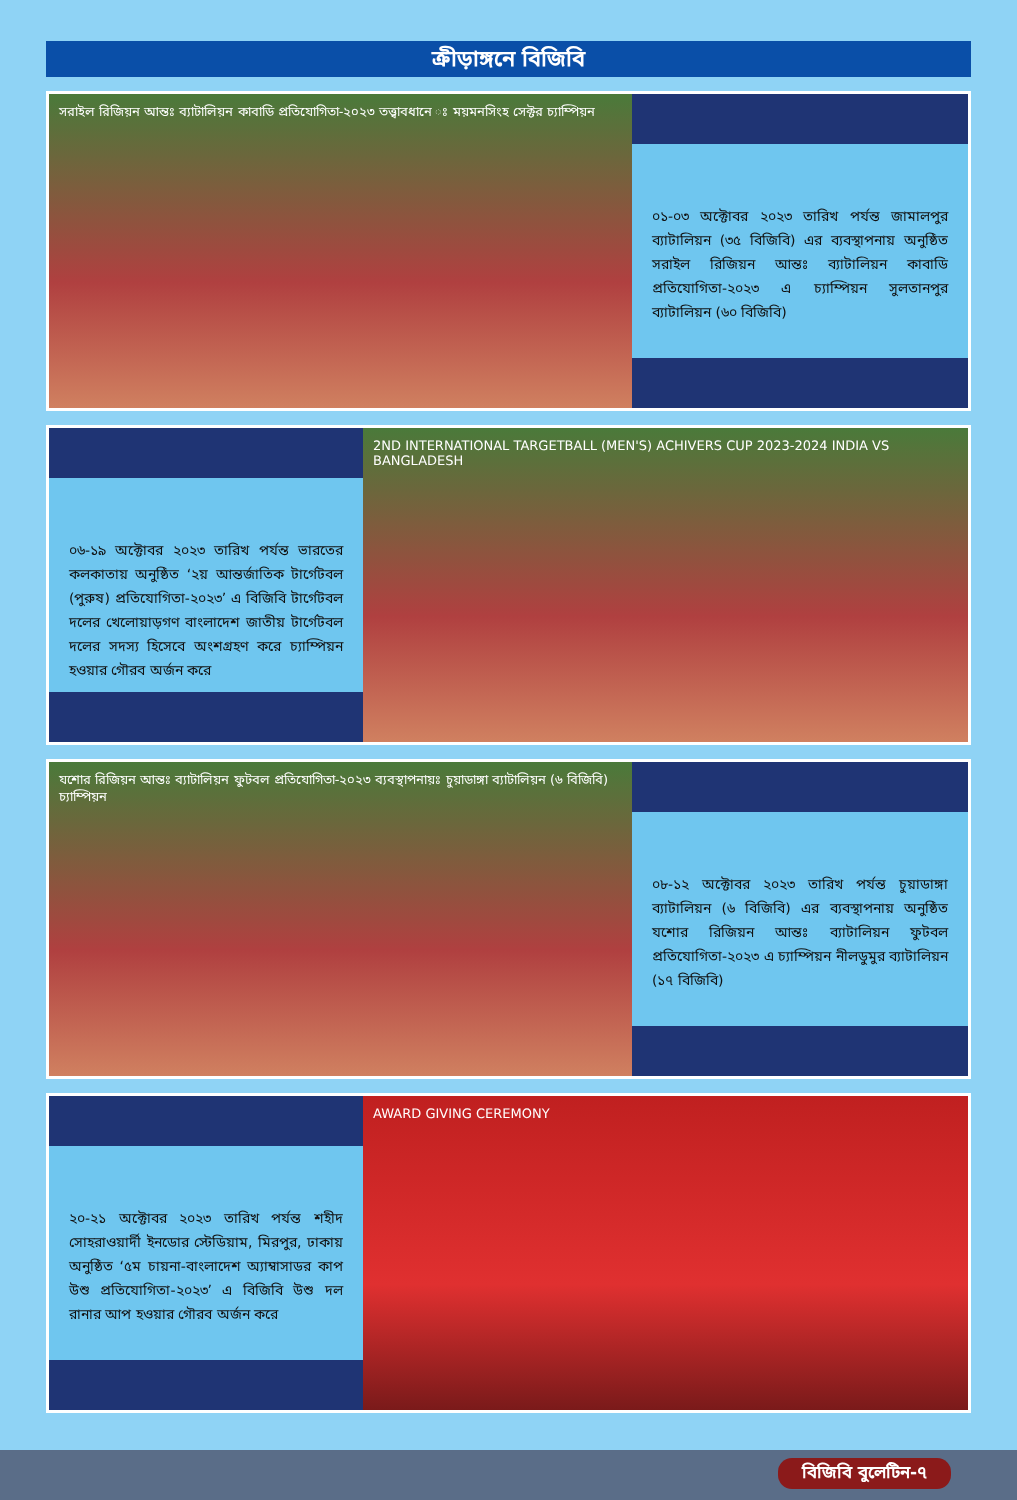ক্রীড়াঙ্গনে বিজিবি
সরাইল রিজিয়ন আন্তঃ ব্যাটালিয়ন কাবাডি প্রতিযোগিতা-২০২৩ তত্ত্বাবধানে ঃ ময়মনসিংহ সেক্টর চ্যাম্পিয়ন
০১-০৩ অক্টোবর ২০২৩ তারিখ পর্যন্ত জামালপুর ব্যাটালিয়ন (৩৫ বিজিবি) এর ব্যবস্থাপনায় অনুষ্ঠিত সরাইল রিজিয়ন আন্তঃ ব্যাটালিয়ন কাবাডি প্রতিযোগিতা-২০২৩ এ চ্যাম্পিয়ন সুলতানপুর ব্যাটালিয়ন (৬০ বিজিবি)
০৬-১৯ অক্টোবর ২০২৩ তারিখ পর্যন্ত ভারতের কলকাতায় অনুষ্ঠিত ‘২য় আন্তর্জাতিক টার্গেটবল (পুরুষ) প্রতিযোগিতা-২০২৩’ এ বিজিবি টার্গেটবল দলের খেলোয়াড়গণ বাংলাদেশ জাতীয় টার্গেটবল দলের সদস্য হিসেবে অংশগ্রহণ করে চ্যাম্পিয়ন হওয়ার গৌরব অর্জন করে
2ND INTERNATIONAL TARGETBALL (MEN'S) ACHIVERS CUP 2023-2024 INDIA VS BANGLADESH
যশোর রিজিয়ন আন্তঃ ব্যাটালিয়ন ফুটবল প্রতিযোগিতা-২০২৩ ব্যবস্থাপনায়ঃ চুয়াডাঙ্গা ব্যাটালিয়ন (৬ বিজিবি) চ্যাম্পিয়ন
০৮-১২ অক্টোবর ২০২৩ তারিখ পর্যন্ত চুয়াডাঙ্গা ব্যাটালিয়ন (৬ বিজিবি) এর ব্যবস্থাপনায় অনুষ্ঠিত যশোর রিজিয়ন আন্তঃ ব্যাটালিয়ন ফুটবল প্রতিযোগিতা-২০২৩ এ চ্যাম্পিয়ন নীলডুমুর ব্যাটালিয়ন (১৭ বিজিবি)
২০-২১ অক্টোবর ২০২৩ তারিখ পর্যন্ত শহীদ সোহরাওয়ার্দী ইনডোর স্টেডিয়াম, মিরপুর, ঢাকায় অনুষ্ঠিত ‘৫ম চায়না-বাংলাদেশ অ্যাম্বাসাডর কাপ উশু প্রতিযোগিতা-২০২৩’ এ বিজিবি উশু দল রানার আপ হওয়ার গৌরব অর্জন করে
AWARD GIVING CEREMONY
বিজিবি বুলেটিন-৭